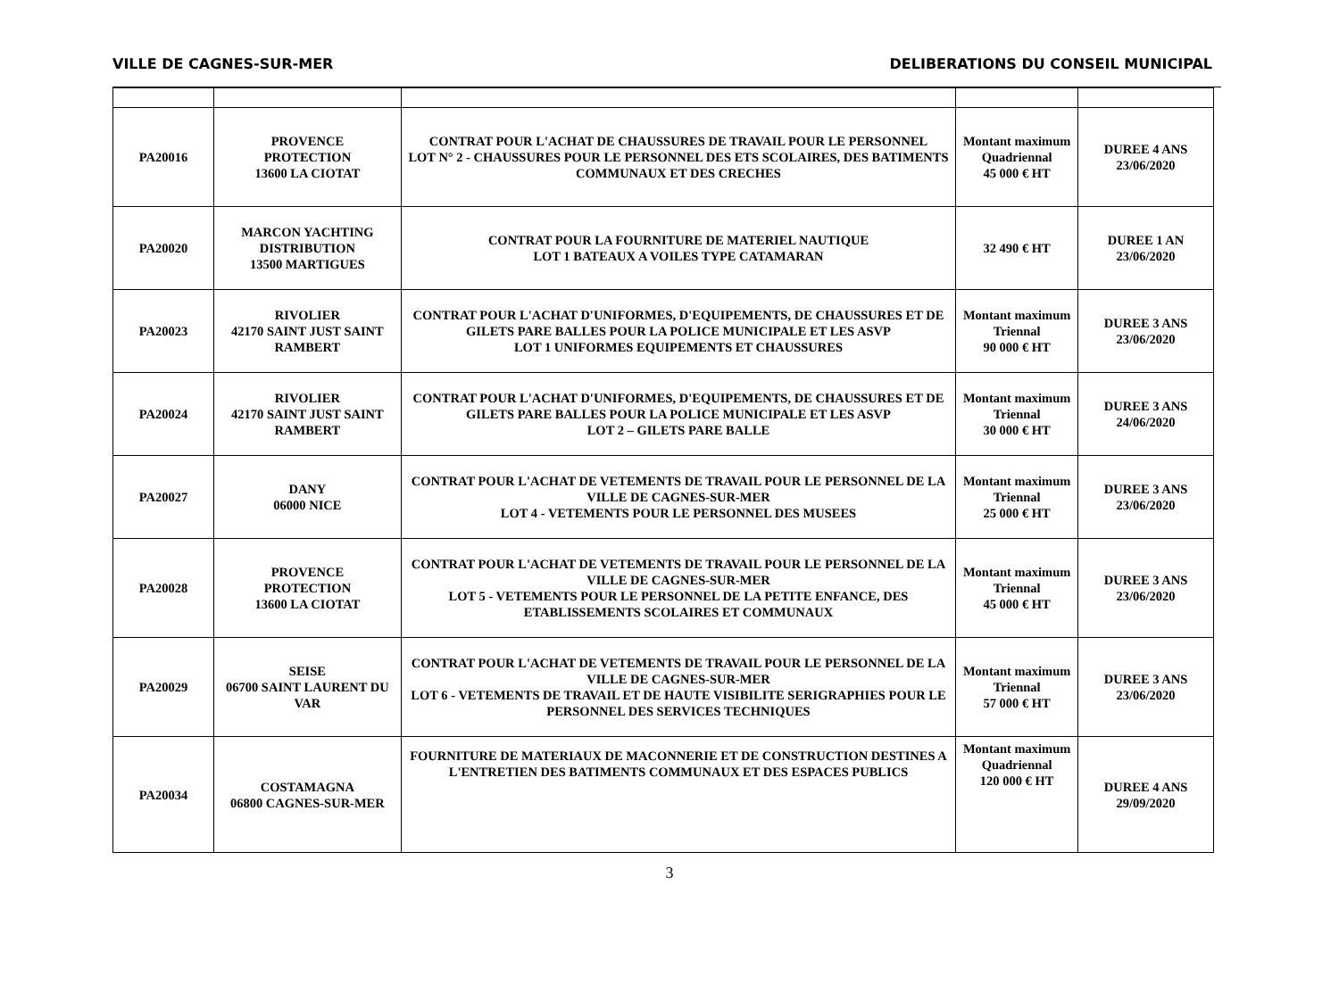VILLE DE CAGNES-SUR-MER DELIBERATIONS DU CONSEIL MUNICIPAL
| PA20016 | PROVENCE PROTECTION 13600 LA CIOTAT | CONTRAT POUR L'ACHAT DE CHAUSSURES DE TRAVAIL POUR LE PERSONNEL LOT N° 2 - CHAUSSURES POUR LE PERSONNEL DES ETS SCOLAIRES, DES BATIMENTS COMMUNAUX ET DES CRECHES | Montant maximum Quadriennal 45 000 € HT | DUREE 4 ANS 23/06/2020 |
| PA20020 | MARCON YACHTING DISTRIBUTION 13500 MARTIGUES | CONTRAT POUR LA FOURNITURE DE MATERIEL NAUTIQUE LOT 1 BATEAUX A VOILES TYPE CATAMARAN | 32 490 € HT | DUREE 1 AN 23/06/2020 |
| PA20023 | RIVOLIER 42170 SAINT JUST SAINT RAMBERT | CONTRAT POUR L'ACHAT D'UNIFORMES, D'EQUIPEMENTS, DE CHAUSSURES ET DE GILETS PARE BALLES POUR LA POLICE MUNICIPALE ET LES ASVP LOT 1 UNIFORMES EQUIPEMENTS ET CHAUSSURES | Montant maximum Triennal 90 000 € HT | DUREE 3 ANS 23/06/2020 |
| PA20024 | RIVOLIER 42170 SAINT JUST SAINT RAMBERT | CONTRAT POUR L'ACHAT D'UNIFORMES, D'EQUIPEMENTS, DE CHAUSSURES ET DE GILETS PARE BALLES POUR LA POLICE MUNICIPALE ET LES ASVP LOT 2 – GILETS PARE BALLE | Montant maximum Triennal 30 000 € HT | DUREE 3 ANS 24/06/2020 |
| PA20027 | DANY 06000 NICE | CONTRAT POUR L'ACHAT DE VETEMENTS DE TRAVAIL POUR LE PERSONNEL DE LA VILLE DE CAGNES-SUR-MER LOT 4 - VETEMENTS POUR LE PERSONNEL DES MUSEES | Montant maximum Triennal 25 000 € HT | DUREE 3 ANS 23/06/2020 |
| PA20028 | PROVENCE PROTECTION 13600 LA CIOTAT | CONTRAT POUR L'ACHAT DE VETEMENTS DE TRAVAIL POUR LE PERSONNEL DE LA VILLE DE CAGNES-SUR-MER LOT 5 - VETEMENTS POUR LE PERSONNEL DE LA PETITE ENFANCE, DES ETABLISSEMENTS SCOLAIRES ET COMMUNAUX | Montant maximum Triennal 45 000 € HT | DUREE 3 ANS 23/06/2020 |
| PA20029 | SEISE 06700 SAINT LAURENT DU VAR | CONTRAT POUR L'ACHAT DE VETEMENTS DE TRAVAIL POUR LE PERSONNEL DE LA VILLE DE CAGNES-SUR-MER LOT 6 - VETEMENTS DE TRAVAIL ET DE HAUTE VISIBILITE SERIGRAPHIES POUR LE PERSONNEL DES SERVICES TECHNIQUES | Montant maximum Triennal 57 000 € HT | DUREE 3 ANS 23/06/2020 |
| PA20034 | COSTAMAGNA 06800 CAGNES-SUR-MER | FOURNITURE DE MATERIAUX DE MACONNERIE ET DE CONSTRUCTION DESTINES A L'ENTRETIEN DES BATIMENTS COMMUNAUX ET DES ESPACES PUBLICS | Montant maximum Quadriennal 120 000 € HT | DUREE 4 ANS 29/09/2020 |
3